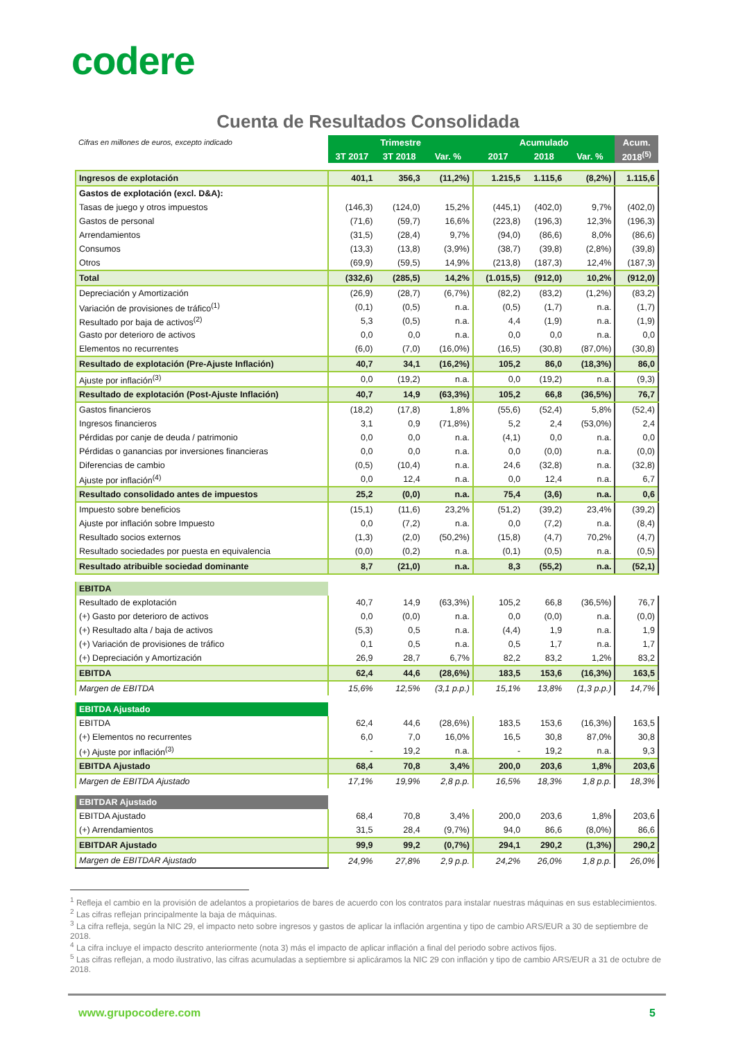codere
Cuenta de Resultados Consolidada
| Cifras en millones de euros, excepto indicado | Trimestre | | | Acumulado | | | Acum. |
| | 3T 2017 | 3T 2018 | Var. % | 2017 | 2018 | Var. % | 2018<sup>(5)</sup> |
| Ingresos de explotación | 401,1 | 356,3 | (11,2%) | 1.215,5 | 1.115,6 | (8,2%) | 1.115,6 |
| Gastos de explotación (excl. D&A): | | | | | | | |
| Tasas de juego y otros impuestos | (146,3) | (124,0) | 15,2% | (445,1) | (402,0) | 9,7% | (402,0) |
| Gastos de personal | (71,6) | (59,7) | 16,6% | (223,8) | (196,3) | 12,3% | (196,3) |
| Arrendamientos | (31,5) | (28,4) | 9,7% | (94,0) | (86,6) | 8,0% | (86,6) |
| Consumos | (13,3) | (13,8) | (3,9%) | (38,7) | (39,8) | (2,8%) | (39,8) |
| Otros | (69,9) | (59,5) | 14,9% | (213,8) | (187,3) | 12,4% | (187,3) |
| Total | (332,6) | (285,5) | 14,2% | (1.015,5) | (912,0) | 10,2% | (912,0) |
| Depreciación y Amortización | (26,9) | (28,7) | (6,7%) | (82,2) | (83,2) | (1,2%) | (83,2) |
| Variación de provisiones de tráfico<sup>(1)</sup> | (0,1) | (0,5) | n.a. | (0,5) | (1,7) | n.a. | (1,7) |
| Resultado por baja de activos<sup>(2)</sup> | 5,3 | (0,5) | n.a. | 4,4 | (1,9) | n.a. | (1,9) |
| Gasto por deterioro de activos | 0,0 | 0,0 | n.a. | 0,0 | 0,0 | n.a. | 0,0 |
| Elementos no recurrentes | (6,0) | (7,0) | (16,0%) | (16,5) | (30,8) | (87,0%) | (30,8) |
| Resultado de explotación (Pre-Ajuste Inflación) | 40,7 | 34,1 | (16,2%) | 105,2 | 86,0 | (18,3%) | 86,0 |
| Ajuste por inflación<sup>(3)</sup> | 0,0 | (19,2) | n.a. | 0,0 | (19,2) | n.a. | (9,3) |
| Resultado de explotación (Post-Ajuste Inflación) | 40,7 | 14,9 | (63,3%) | 105,2 | 66,8 | (36,5%) | 76,7 |
| Gastos financieros | (18,2) | (17,8) | 1,8% | (55,6) | (52,4) | 5,8% | (52,4) |
| Ingresos financieros | 3,1 | 0,9 | (71,8%) | 5,2 | 2,4 | (53,0%) | 2,4 |
| Pérdidas por canje de deuda / patrimonio | 0,0 | 0,0 | n.a. | (4,1) | 0,0 | n.a. | 0,0 |
| Pérdidas o ganancias por inversiones financieras | 0,0 | 0,0 | n.a. | 0,0 | (0,0) | n.a. | (0,0) |
| Diferencias de cambio | (0,5) | (10,4) | n.a. | 24,6 | (32,8) | n.a. | (32,8) |
| Ajuste por inflación<sup>(4)</sup> | 0,0 | 12,4 | n.a. | 0,0 | 12,4 | n.a. | 6,7 |
| Resultado consolidado antes de impuestos | 25,2 | (0,0) | n.a. | 75,4 | (3,6) | n.a. | 0,6 |
| Impuesto sobre beneficios | (15,1) | (11,6) | 23,2% | (51,2) | (39,2) | 23,4% | (39,2) |
| Ajuste por inflación sobre Impuesto | 0,0 | (7,2) | n.a. | 0,0 | (7,2) | n.a. | (8,4) |
| Resultado socios externos | (1,3) | (2,0) | (50,2%) | (15,8) | (4,7) | 70,2% | (4,7) |
| Resultado sociedades por puesta en equivalencia | (0,0) | (0,2) | n.a. | (0,1) | (0,5) | n.a. | (0,5) |
| Resultado atribuible sociedad dominante | 8,7 | (21,0) | n.a. | 8,3 | (55,2) | n.a. | (52,1) |
| EBITDA | | | | | | | |
| Resultado de explotación | 40,7 | 14,9 | (63,3%) | 105,2 | 66,8 | (36,5%) | 76,7 |
| (+) Gasto por deterioro de activos | 0,0 | (0,0) | n.a. | 0,0 | (0,0) | n.a. | (0,0) |
| (+) Resultado alta / baja de activos | (5,3) | 0,5 | n.a. | (4,4) | 1,9 | n.a. | 1,9 |
| (+) Variación de provisiones de tráfico | 0,1 | 0,5 | n.a. | 0,5 | 1,7 | n.a. | 1,7 |
| (+) Depreciación y Amortización | 26,9 | 28,7 | 6,7% | 82,2 | 83,2 | 1,2% | 83,2 |
| EBITDA | 62,4 | 44,6 | (28,6%) | 183,5 | 153,6 | (16,3%) | 163,5 |
| Margen de EBITDA | 15,6% | 12,5% | (3,1 p.p.) | 15,1% | 13,8% | (1,3 p.p.) | 14,7% |
| EBITDA Ajustado | | | | | | | |
| EBITDA | 62,4 | 44,6 | (28,6%) | 183,5 | 153,6 | (16,3%) | 163,5 |
| (+) Elementos no recurrentes | 6,0 | 7,0 | 16,0% | 16,5 | 30,8 | 87,0% | 30,8 |
| (+) Ajuste por inflación<sup>(3)</sup> | - | 19,2 | n.a. | - | 19,2 | n.a. | 9,3 |
| EBITDA Ajustado | 68,4 | 70,8 | 3,4% | 200,0 | 203,6 | 1,8% | 203,6 |
| Margen de EBITDA Ajustado | 17,1% | 19,9% | 2,8 p.p. | 16,5% | 18,3% | 1,8 p.p. | 18,3% |
| EBITDAR Ajustado | | | | | | | |
| EBITDA Ajustado | 68,4 | 70,8 | 3,4% | 200,0 | 203,6 | 1,8% | 203,6 |
| (+) Arrendamientos | 31,5 | 28,4 | (9,7%) | 94,0 | 86,6 | (8,0%) | 86,6 |
| EBITDAR Ajustado | 99,9 | 99,2 | (0,7%) | 294,1 | 290,2 | (1,3%) | 290,2 |
| Margen de EBITDAR Ajustado | 24,9% | 27,8% | 2,9 p.p. | 24,2% | 26,0% | 1,8 p.p. | 26,0% |
<sup>1</sup> Refleja el cambio en la provisión de adelantos a propietarios de bares de acuerdo con los contratos para instalar nuestras máquinas en sus establecimientos.
<sup>2</sup> Las cifras reflejan principalmente la baja de máquinas.
<sup>3</sup> La cifra refleja, según la NIC 29, el impacto neto sobre ingresos y gastos de aplicar la inflación argentina y tipo de cambio ARS/EUR a 30 de septiembre de 2018.
<sup>4</sup> La cifra incluye el impacto descrito anteriormente (nota 3) más el impacto de aplicar inflación a final del periodo sobre activos fijos.
<sup>5</sup> Las cifras reflejan, a modo ilustrativo, las cifras acumuladas a septiembre si aplicáramos la NIC 29 con inflación y tipo de cambio ARS/EUR a 31 de octubre de 2018.
www.grupocodere.com 5